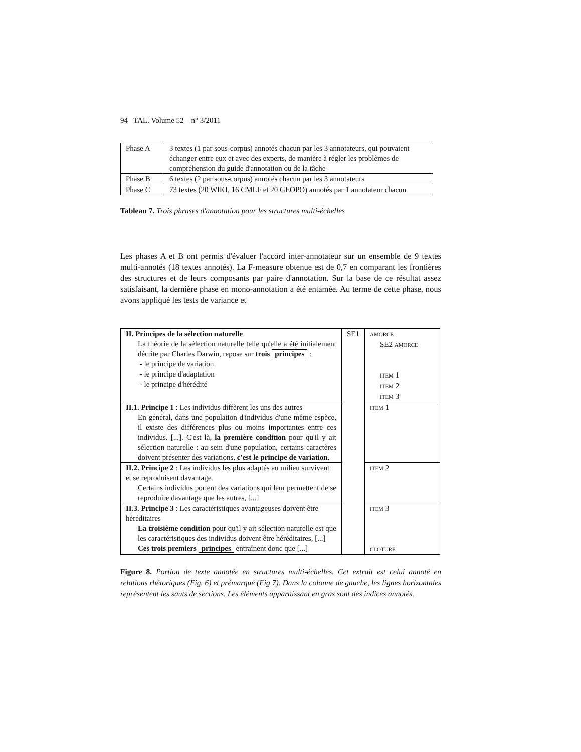94 TAL. Volume 52 – n° 3/2011
| Phase A | 3 textes (1 par sous-corpus) annotés chacun par les 3 annotateurs, qui pouvaient échanger entre eux et avec des experts, de manière à régler les problèmes de compréhension du guide d'annotation ou de la tâche |
| Phase B | 6 textes (2 par sous-corpus) annotés chacun par les 3 annotateurs |
| Phase C | 73 textes (20 WIKI, 16 CMLF et 20 GEOPO) annotés par 1 annotateur chacun |
Tableau 7. Trois phrases d'annotation pour les structures multi-échelles
Les phases A et B ont permis d'évaluer l'accord inter-annotateur sur un ensemble de 9 textes multi-annotés (18 textes annotés). La F-measure obtenue est de 0,7 en comparant les frontières des structures et de leurs composants par paire d'annotation. Sur la base de ce résultat assez satisfaisant, la dernière phase en mono-annotation a été entamée. Au terme de cette phase, nous avons appliqué les tests de variance et
| II. Principes de la sélection naturelle La théorie de la sélection naturelle telle qu'elle a été initialement décrite par Charles Darwin, repose sur trois principes : - le principe de variation - le principe d'adaptation - le principe d'hérédité | SE1 | AMORCE SE2 AMORCE ITEM 1 ITEM 2 ITEM 3 |
| II.1. Principe 1 : Les individus diffèrent les uns des autres En général, dans une population d'individus d'une même espèce, il existe des différences plus ou moins importantes entre ces individus. [...]. C'est là, la première condition pour qu'il y ait sélection naturelle : au sein d'une population, certains caractères doivent présenter des variations, c'est le principe de variation . | | ITEM 1 |
| II.2. Principe 2 : Les individus les plus adaptés au milieu survivent et se reproduisent davantage Certains individus portent des variations qui leur permettent de se reproduire davantage que les autres, [...] | | ITEM 2 |
| II.3. Principe 3 : Les caractéristiques avantageuses doivent être héréditaires La troisième condition pour qu'il y ait sélection naturelle est que les caractéristiques des individus doivent être héréditaires, [...] Ces trois premiers principes entraînent donc que [...] | | ITEM 3 CLOTURE |
Figure 8. Portion de texte annotée en structures multi-échelles. Cet extrait est celui annoté en relations rhétoriques (Fig. 6) et prémarqué (Fig 7). Dans la colonne de gauche, les lignes horizontales représentent les sauts de sections. Les éléments apparaissant en gras sont des indices annotés.